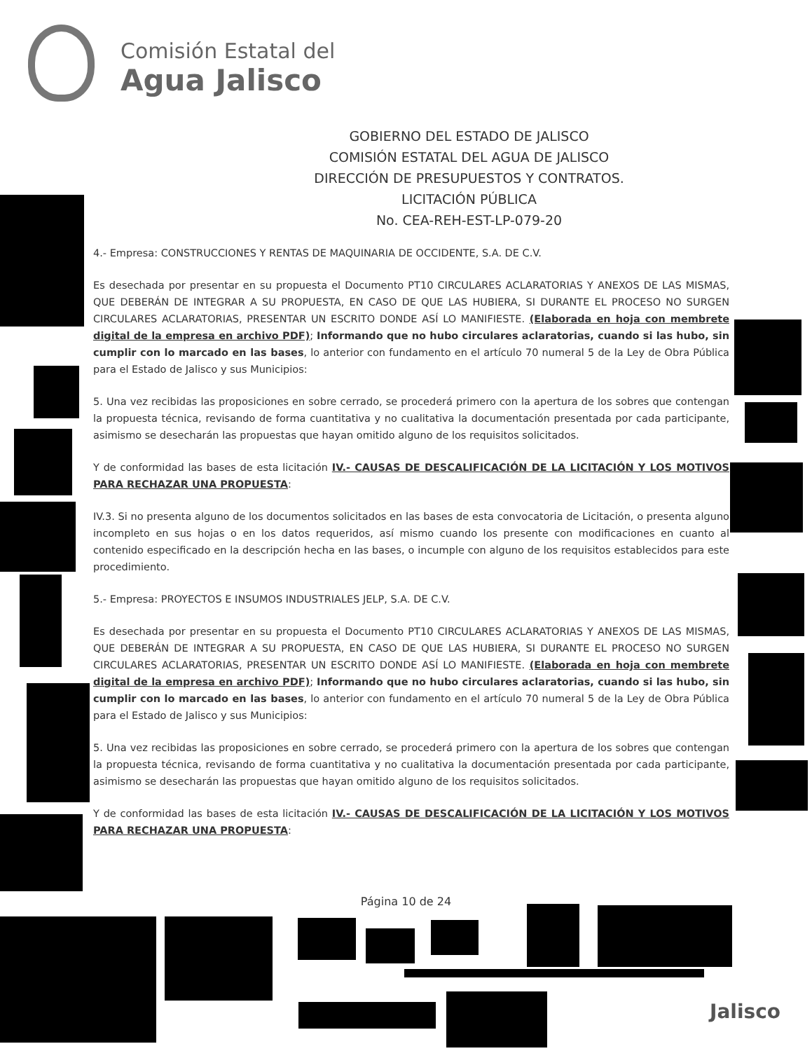Comisión Estatal del
Agua Jalisco
GOBIERNO DEL ESTADO DE JALISCO
COMISIÓN ESTATAL DEL AGUA DE JALISCO
DIRECCIÓN DE PRESUPUESTOS Y CONTRATOS.
LICITACIÓN PÚBLICA
No. CEA-REH-EST-LP-079-20
4.- Empresa: CONSTRUCCIONES Y RENTAS DE MAQUINARIA DE OCCIDENTE, S.A. DE C.V.
Es desechada por presentar en su propuesta el Documento PT10 CIRCULARES ACLARATORIAS Y ANEXOS DE LAS MISMAS, QUE DEBERÁN DE INTEGRAR A SU PROPUESTA, EN CASO DE QUE LAS HUBIERA, SI DURANTE EL PROCESO NO SURGEN CIRCULARES ACLARATORIAS, PRESENTAR UN ESCRITO DONDE ASÍ LO MANIFIESTE. (Elaborada en hoja con membrete digital de la empresa en archivo PDF); Informando que no hubo circulares aclaratorias, cuando si las hubo, sin cumplir con lo marcado en las bases, lo anterior con fundamento en el artículo 70 numeral 5 de la Ley de Obra Pública para el Estado de Jalisco y sus Municipios:
5. Una vez recibidas las proposiciones en sobre cerrado, se procederá primero con la apertura de los sobres que contengan la propuesta técnica, revisando de forma cuantitativa y no cualitativa la documentación presentada por cada participante, asimismo se desecharán las propuestas que hayan omitido alguno de los requisitos solicitados.
Y de conformidad las bases de esta licitación IV.- CAUSAS DE DESCALIFICACIÓN DE LA LICITACIÓN Y LOS MOTIVOS PARA RECHAZAR UNA PROPUESTA:
IV.3. Si no presenta alguno de los documentos solicitados en las bases de esta convocatoria de Licitación, o presenta alguno incompleto en sus hojas o en los datos requeridos, así mismo cuando los presente con modificaciones en cuanto al contenido especificado en la descripción hecha en las bases, o incumple con alguno de los requisitos establecidos para este procedimiento.
5.- Empresa: PROYECTOS E INSUMOS INDUSTRIALES JELP, S.A. DE C.V.
Es desechada por presentar en su propuesta el Documento PT10 CIRCULARES ACLARATORIAS Y ANEXOS DE LAS MISMAS, QUE DEBERÁN DE INTEGRAR A SU PROPUESTA, EN CASO DE QUE LAS HUBIERA, SI DURANTE EL PROCESO NO SURGEN CIRCULARES ACLARATORIAS, PRESENTAR UN ESCRITO DONDE ASÍ LO MANIFIESTE. (Elaborada en hoja con membrete digital de la empresa en archivo PDF); Informando que no hubo circulares aclaratorias, cuando si las hubo, sin cumplir con lo marcado en las bases, lo anterior con fundamento en el artículo 70 numeral 5 de la Ley de Obra Pública para el Estado de Jalisco y sus Municipios:
5. Una vez recibidas las proposiciones en sobre cerrado, se procederá primero con la apertura de los sobres que contengan la propuesta técnica, revisando de forma cuantitativa y no cualitativa la documentación presentada por cada participante, asimismo se desecharán las propuestas que hayan omitido alguno de los requisitos solicitados.
Y de conformidad las bases de esta licitación IV.- CAUSAS DE DESCALIFICACIÓN DE LA LICITACIÓN Y LOS MOTIVOS PARA RECHAZAR UNA PROPUESTA:
Página 10 de 24
Jalisco